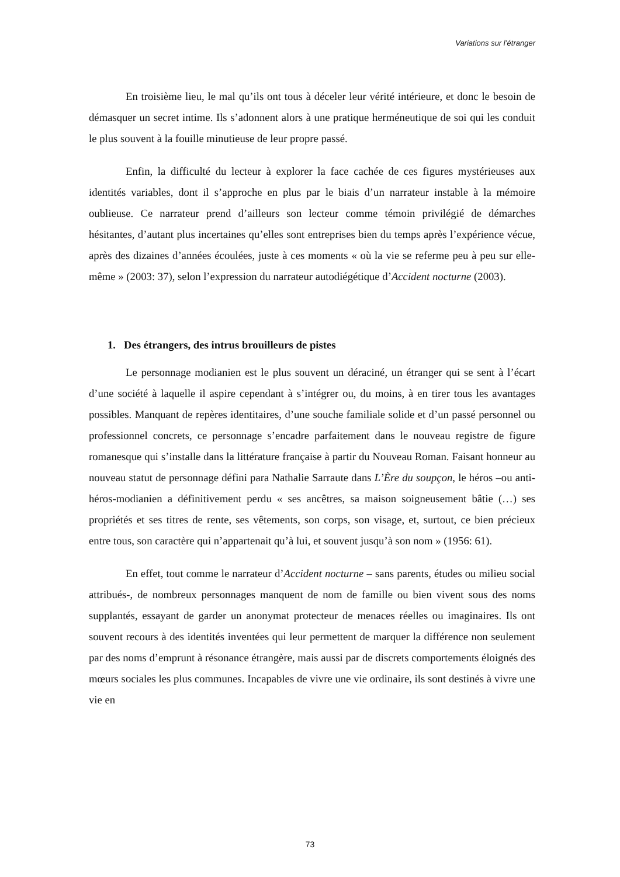Variations sur l’étranger
En troisième lieu, le mal qu’ils ont tous à déceler leur vérité intérieure, et donc le besoin de démasquer un secret intime. Ils s’adonnent alors à une pratique herméneutique de soi qui les conduit le plus souvent à la fouille minutieuse de leur propre passé.
Enfin, la difficulté du lecteur à explorer la face cachée de ces figures mystérieuses aux identités variables, dont il s’approche en plus par le biais d’un narrateur instable à la mémoire oublieuse. Ce narrateur prend d’ailleurs son lecteur comme témoin privilégié de démarches hésitantes, d’autant plus incertaines qu’elles sont entreprises bien du temps après l’expérience vécue, après des dizaines d’années écoulées, juste à ces moments « où la vie se referme peu à peu sur elle-même » (2003: 37), selon l’expression du narrateur autodiégétique d’Accident nocturne (2003).
1. Des étrangers, des intrus brouilleurs de pistes
Le personnage modianien est le plus souvent un déraciné, un étranger qui se sent à l’écart d’une société à laquelle il aspire cependant à s’intégrer ou, du moins, à en tirer tous les avantages possibles. Manquant de repères identitaires, d’une souche familiale solide et d’un passé personnel ou professionnel concrets, ce personnage s’encadre parfaitement dans le nouveau registre de figure romanesque qui s’installe dans la littérature française à partir du Nouveau Roman. Faisant honneur au nouveau statut de personnage défini para Nathalie Sarraute dans L’Ère du soupçon, le héros –ou anti-héros-modianien a définitivement perdu « ses ancêtres, sa maison soigneusement bâtie (…) ses propriétés et ses titres de rente, ses vêtements, son corps, son visage, et, surtout, ce bien précieux entre tous, son caractère qui n’appartenait qu’à lui, et souvent jusqu’à son nom » (1956: 61).
En effet, tout comme le narrateur d’Accident nocturne – sans parents, études ou milieu social attribués-, de nombreux personnages manquent de nom de famille ou bien vivent sous des noms supplantés, essayant de garder un anonymat protecteur de menaces réelles ou imaginaires. Ils ont souvent recours à des identités inventées qui leur permettent de marquer la différence non seulement par des noms d’emprunt à résonance étrangère, mais aussi par de discrets comportements éloignés des mœurs sociales les plus communes. Incapables de vivre une vie ordinaire, ils sont destinés à vivre une vie en
73